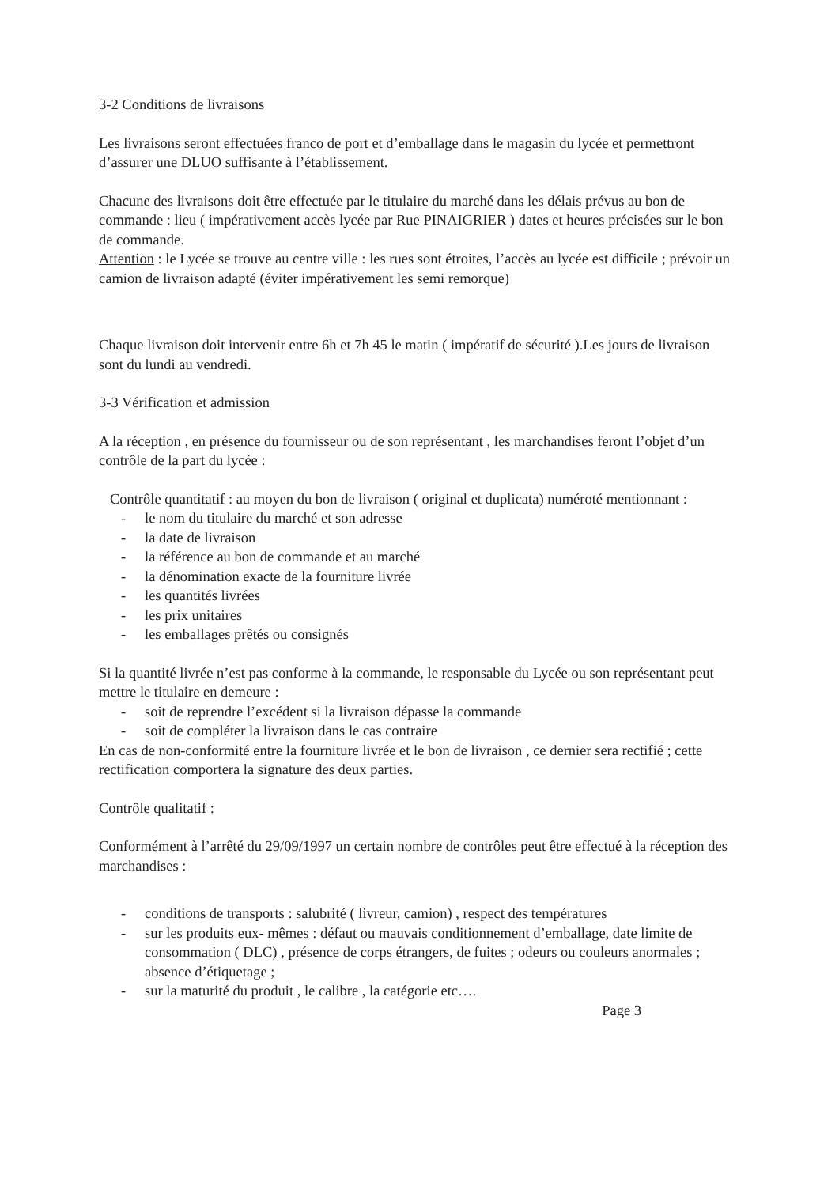3-2 Conditions de livraisons
Les livraisons seront effectuées franco de port et d’emballage dans le magasin du lycée et permettront d’assurer une DLUO suffisante à l’établissement.
Chacune des livraisons doit être effectuée par le titulaire du marché dans les délais prévus au bon de commande : lieu ( impérativement accès lycée par Rue PINAIGRIER ) dates et heures précisées sur le bon de commande.
Attention : le Lycée se trouve au centre ville : les rues sont étroites, l’accès au lycée est difficile ; prévoir un camion de livraison adapté (éviter impérativement les semi remorque)
Chaque livraison doit intervenir entre 6h et 7h 45 le matin ( impératif de sécurité ).Les jours de livraison sont du lundi au vendredi.
3-3 Vérification et admission
A la réception , en présence du fournisseur ou de son représentant , les marchandises feront l’objet d’un contrôle de la part du lycée :
Contrôle quantitatif : au moyen du bon de livraison ( original et duplicata) numéroté mentionnant :
- le nom du titulaire du marché et son adresse
- la date de livraison
- la référence au bon de commande et au marché
- la dénomination exacte de la fourniture livrée
- les quantités livrées
- les prix unitaires
- les emballages prêtés ou consignés
Si la quantité livrée n’est pas conforme à la commande, le responsable du Lycée ou son représentant peut mettre le titulaire en demeure :
- soit de reprendre l’excédent si la livraison dépasse la commande
- soit de compléter la livraison dans le cas contraire
En cas de non-conformité entre la fourniture livrée et le bon de livraison , ce dernier sera rectifié ; cette rectification comportera la signature des deux parties.
Contrôle qualitatif :
Conformément à l’arrêté du 29/09/1997 un certain nombre de contrôles peut être effectué à la réception des marchandises :
- conditions de transports : salubrité ( livreur, camion) , respect des températures
- sur les produits eux- mêmes : défaut ou mauvais conditionnement d’emballage, date limite de consommation ( DLC) , présence de corps étrangers, de fuites ; odeurs ou couleurs anormales ; absence d’étiquetage ;
- sur la maturité du produit , le calibre , la catégorie etc….
Page 3